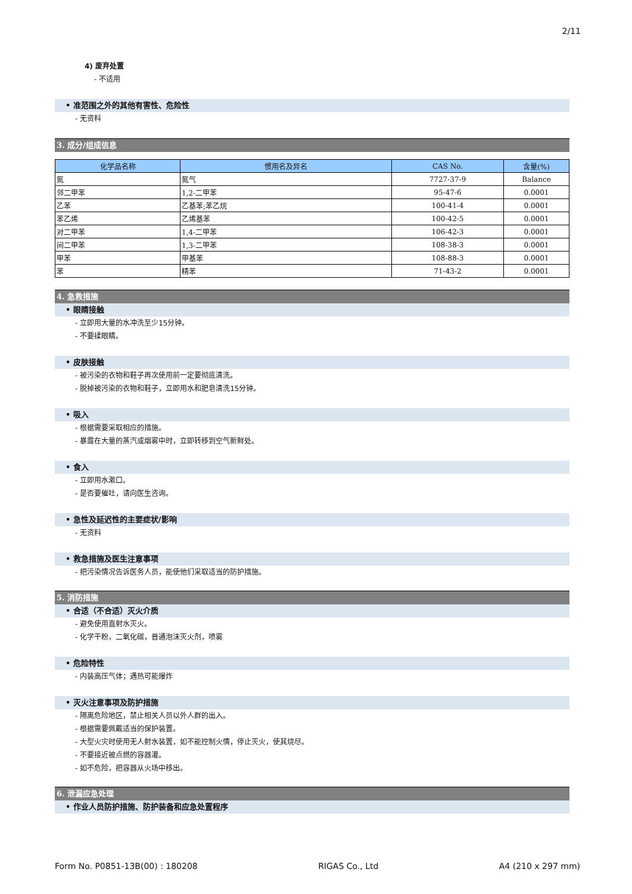2/11
4) 废弃处置
- 不适用
• 准范围之外的其他有害性、危险性
- 无资料
3. 成分/组成信息
| 化学品名称 | 惯用名及异名 | CAS No. | 含量(%) |
| --- | --- | --- | --- |
| 氮 | 氮气 | 7727-37-9 | Balance |
| 邻二甲苯 | 1,2-二甲苯 | 95-47-6 | 0.0001 |
| 乙苯 | 乙基苯;苯乙烷 | 100-41-4 | 0.0001 |
| 苯乙烯 | 乙烯基苯 | 100-42-5 | 0.0001 |
| 对二甲苯 | 1,4-二甲苯 | 106-42-3 | 0.0001 |
| 间二甲苯 | 1,3-二甲苯 | 108-38-3 | 0.0001 |
| 甲苯 | 甲基苯 | 108-88-3 | 0.0001 |
| 苯 | 精苯 | 71-43-2 | 0.0001 |
4. 急救措施
• 眼睛接触
- 立即用大量的水冲洗至少15分钟。
- 不要揉眼睛。
• 皮肤接触
- 被污染的衣物和鞋子再次使用前一定要彻底清洗。
- 脱掉被污染的衣物和鞋子，立即用水和肥皂清洗15分钟。
• 吸入
- 根据需要采取相应的措施。
- 暴露在大量的蒸汽或烟雾中时，立即转移到空气新鲜处。
• 食入
- 立即用水漱口。
- 是否要催吐，请向医生咨询。
• 急性及延迟性的主要症状/影响
- 无资料
• 救急措施及医生注意事项
- 把污染情况告诉医务人员，能使他们采取适当的防护措施。
5. 消防措施
• 合适（不合适）灭火介质
- 避免使用直射水灭火。
- 化学干粉，二氧化碳，普通泡沫灭火剂，喷雾
• 危险特性
- 内装高压气体；遇热可能爆炸
• 灭火注意事项及防护措施
- 隔离危险地区，禁止相关人员以外人群的出入。
- 根据需要佩戴适当的保护装置。
- 大型火灾时使用无人射水装置，如不能控制火情，停止灭火，使其烧尽。
- 不要接近被点燃的容器灌。
- 如不危险，把容器从火场中移出。
6. 泄漏应急处理
• 作业人员防护措施、防护装备和应急处置程序
Form No. P0851-13B(00) : 180208 RIGAS Co., Ltd A4 (210 x 297 mm)